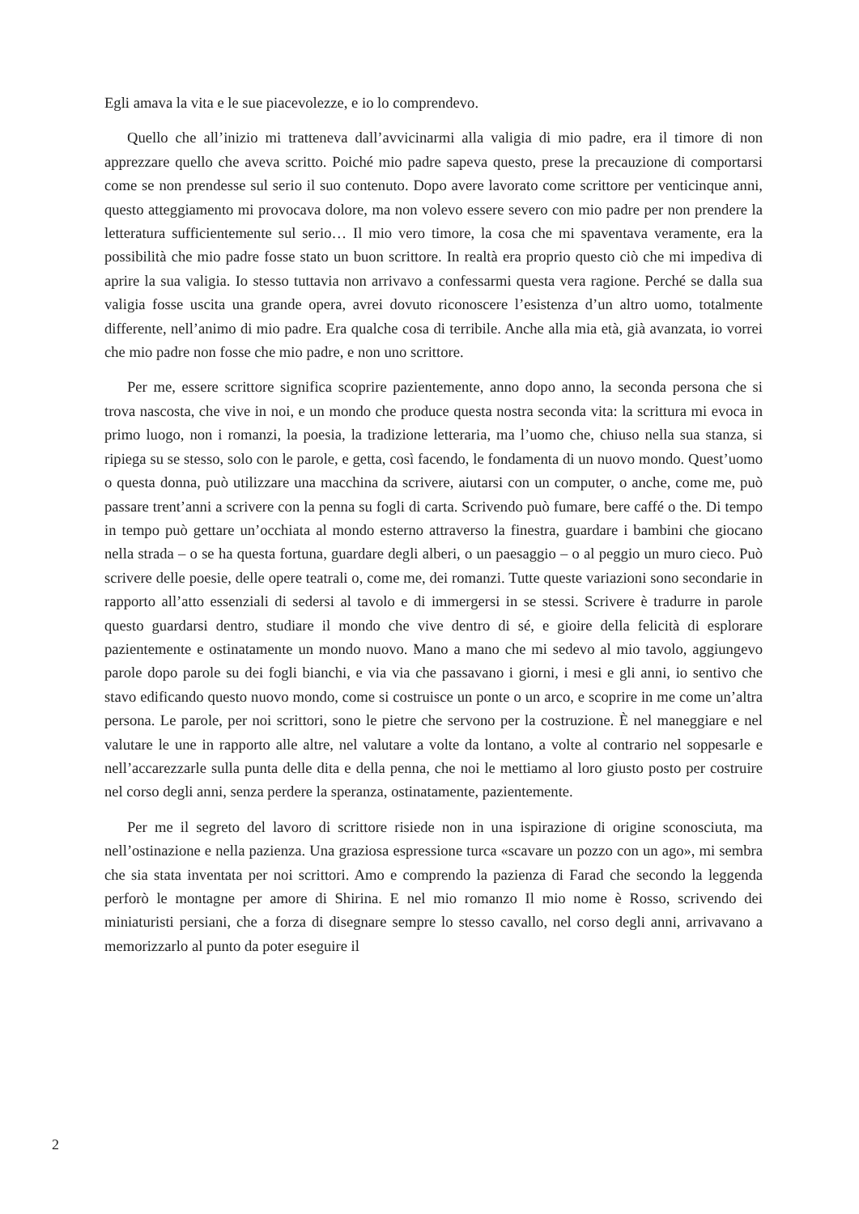Egli amava la vita e le sue piacevolezze, e io lo comprendevo.
Quello che all’inizio mi tratteneva dall’avvicinarmi alla valigia di mio padre, era il timore di non apprezzare quello che aveva scritto. Poiché mio padre sapeva questo, prese la precauzione di comportarsi come se non prendesse sul serio il suo contenuto. Dopo avere lavorato come scrittore per venticinque anni, questo atteggiamento mi provocava dolore, ma non volevo essere severo con mio padre per non prendere la letteratura sufficientemente sul serio… Il mio vero timore, la cosa che mi spaventava veramente, era la possibilità che mio padre fosse stato un buon scrittore. In realtà era proprio questo ciò che mi impediva di aprire la sua valigia. Io stesso tuttavia non arrivavo a confessarmi questa vera ragione. Perché se dalla sua valigia fosse uscita una grande opera, avrei dovuto riconoscere l’esistenza d’un altro uomo, totalmente differente, nell’animo di mio padre. Era qualche cosa di terribile. Anche alla mia età, già avanzata, io vorrei che mio padre non fosse che mio padre, e non uno scrittore.
Per me, essere scrittore significa scoprire pazientemente, anno dopo anno, la seconda persona che si trova nascosta, che vive in noi, e un mondo che produce questa nostra seconda vita: la scrittura mi evoca in primo luogo, non i romanzi, la poesia, la tradizione letteraria, ma l’uomo che, chiuso nella sua stanza, si ripiega su se stesso, solo con le parole, e getta, così facendo, le fondamenta di un nuovo mondo. Quest’uomo o questa donna, può utilizzare una macchina da scrivere, aiutarsi con un computer, o anche, come me, può passare trent’anni a scrivere con la penna su fogli di carta. Scrivendo può fumare, bere caffé o the. Di tempo in tempo può gettare un’occhiata al mondo esterno attraverso la finestra, guardare i bambini che giocano nella strada – o se ha questa fortuna, guardare degli alberi, o un paesaggio – o al peggio un muro cieco. Può scrivere delle poesie, delle opere teatrali o, come me, dei romanzi. Tutte queste variazioni sono secondarie in rapporto all’atto essenziali di sedersi al tavolo e di immergersi in se stessi. Scrivere è tradurre in parole questo guardarsi dentro, studiare il mondo che vive dentro di sé, e gioire della felicità di esplorare pazientemente e ostinatamente un mondo nuovo. Mano a mano che mi sedevo al mio tavolo, aggiungevo parole dopo parole su dei fogli bianchi, e via via che passavano i giorni, i mesi e gli anni, io sentivo che stavo edificando questo nuovo mondo, come si costruisce un ponte o un arco, e scoprire in me come un’altra persona. Le parole, per noi scrittori, sono le pietre che servono per la costruzione. È nel maneggiare e nel valutare le une in rapporto alle altre, nel valutare a volte da lontano, a volte al contrario nel soppesarle e nell’accarezzarle sulla punta delle dita e della penna, che noi le mettiamo al loro giusto posto per costruire nel corso degli anni, senza perdere la speranza, ostinatamente, pazientemente.
Per me il segreto del lavoro di scrittore risiede non in una ispirazione di origine sconosciuta, ma nell’ostinazione e nella pazienza. Una graziosa espressione turca «scavare un pozzo con un ago», mi sembra che sia stata inventata per noi scrittori. Amo e comprendo la pazienza di Farad che secondo la leggenda perforò le montagne per amore di Shirina. E nel mio romanzo Il mio nome è Rosso, scrivendo dei miniaturisti persiani, che a forza di disegnare sempre lo stesso cavallo, nel corso degli anni, arrivavano a memorizzarlo al punto da poter eseguire il
2